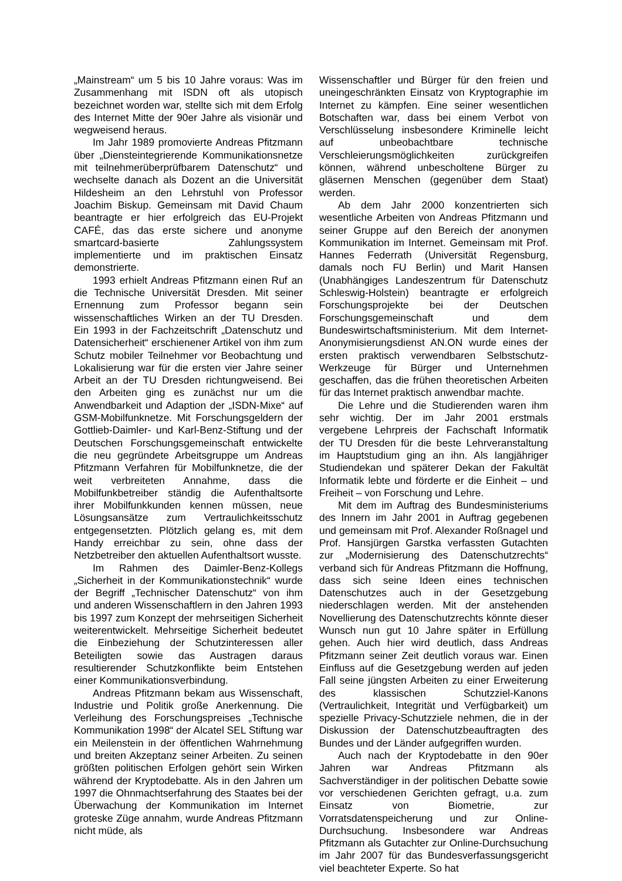„Mainstream“ um 5 bis 10 Jahre voraus: Was im Zusammenhang mit ISDN oft als utopisch bezeichnet worden war, stellte sich mit dem Erfolg des Internet Mitte der 90er Jahre als visionär und wegweisend heraus.
Im Jahr 1989 promovierte Andreas Pfitzmann über „Diensteintegrierende Kommunikationsnetze mit teilnehmerüberprüfbarem Datenschutz“ und wechselte danach als Dozent an die Universität Hildesheim an den Lehrstuhl von Professor Joachim Biskup. Gemeinsam mit David Chaum beantragte er hier erfolgreich das EU-Projekt CAFÉ, das das erste sichere und anonyme smartcard-basierte Zahlungssystem implementierte und im praktischen Einsatz demonstrierte.
1993 erhielt Andreas Pfitzmann einen Ruf an die Technische Universität Dresden. Mit seiner Ernennung zum Professor begann sein wissenschaftliches Wirken an der TU Dresden. Ein 1993 in der Fachzeitschrift „Datenschutz und Datensicherheit“ erschienener Artikel von ihm zum Schutz mobiler Teilnehmer vor Beobachtung und Lokalisierung war für die ersten vier Jahre seiner Arbeit an der TU Dresden richtungweisend. Bei den Arbeiten ging es zunächst nur um die Anwendbarkeit und Adaption der „ISDN-Mixe“ auf GSM-Mobilfunknetze. Mit Forschungsgeldern der Gottlieb-Daimler- und Karl-Benz-Stiftung und der Deutschen Forschungsgemeinschaft entwickelte die neu gegründete Arbeitsgruppe um Andreas Pfitzmann Verfahren für Mobilfunknetze, die der weit verbreiteten Annahme, dass die Mobilfunkbetreiber ständig die Aufenthaltsorte ihrer Mobilfunkkunden kennen müssen, neue Lösungsansätze zum Vertraulichkeitsschutz entgegensetzten. Plötzlich gelang es, mit dem Handy erreichbar zu sein, ohne dass der Netzbetreiber den aktuellen Aufenthaltsort wusste.
Im Rahmen des Daimler-Benz-Kollegs „Sicherheit in der Kommunikationstechnik“ wurde der Begriff „Technischer Datenschutz“ von ihm und anderen Wissenschaftlern in den Jahren 1993 bis 1997 zum Konzept der mehrseitigen Sicherheit weiterentwickelt. Mehrseitige Sicherheit bedeutet die Einbeziehung der Schutzinteressen aller Beteiligten sowie das Austragen daraus resultierender Schutzkonflikte beim Entstehen einer Kommunikationsverbindung.
Andreas Pfitzmann bekam aus Wissenschaft, Industrie und Politik große Anerkennung. Die Verleihung des Forschungspreises „Technische Kommunikation 1998“ der Alcatel SEL Stiftung war ein Meilenstein in der öffentlichen Wahrnehmung und breiten Akzeptanz seiner Arbeiten. Zu seinen größten politischen Erfolgen gehört sein Wirken während der Kryptodebatte. Als in den Jahren um 1997 die Ohnmachtserfahrung des Staates bei der Überwachung der Kommunikation im Internet groteske Züge annahm, wurde Andreas Pfitzmann nicht müde, als
Wissenschaftler und Bürger für den freien und uneingeschränkten Einsatz von Kryptographie im Internet zu kämpfen. Eine seiner wesentlichen Botschaften war, dass bei einem Verbot von Verschlüsselung insbesondere Kriminelle leicht auf unbeobachtbare technische Verschleierungsmöglichkeiten zurückgreifen können, während unbescholtene Bürger zu gläsernen Menschen (gegenüber dem Staat) werden.
Ab dem Jahr 2000 konzentrierten sich wesentliche Arbeiten von Andreas Pfitzmann und seiner Gruppe auf den Bereich der anonymen Kommunikation im Internet. Gemeinsam mit Prof. Hannes Federrath (Universität Regensburg, damals noch FU Berlin) und Marit Hansen (Unabhängiges Landeszentrum für Datenschutz Schleswig-Holstein) beantragte er erfolgreich Forschungsprojekte bei der Deutschen Forschungsgemeinschaft und dem Bundeswirtschaftsministerium. Mit dem Internet-Anonymisierungsdienst AN.ON wurde eines der ersten praktisch verwendbaren Selbstschutz-Werkzeuge für Bürger und Unternehmen geschaffen, das die frühen theoretischen Arbeiten für das Internet praktisch anwendbar machte.
Die Lehre und die Studierenden waren ihm sehr wichtig. Der im Jahr 2001 erstmals vergebene Lehrpreis der Fachschaft Informatik der TU Dresden für die beste Lehrveranstaltung im Hauptstudium ging an ihn. Als langjähriger Studiendekan und späterer Dekan der Fakultät Informatik lebte und förderte er die Einheit – und Freiheit – von Forschung und Lehre.
Mit dem im Auftrag des Bundesministeriums des Innern im Jahr 2001 in Auftrag gegebenen und gemeinsam mit Prof. Alexander Roßnagel und Prof. Hansjürgen Garstka verfassten Gutachten zur „Modernisierung des Datenschutzrechts“ verband sich für Andreas Pfitzmann die Hoffnung, dass sich seine Ideen eines technischen Datenschutzes auch in der Gesetzgebung niederschlagen werden. Mit der anstehenden Novellierung des Datenschutzrechts könnte dieser Wunsch nun gut 10 Jahre später in Erfüllung gehen. Auch hier wird deutlich, dass Andreas Pfitzmann seiner Zeit deutlich voraus war. Einen Einfluss auf die Gesetzgebung werden auf jeden Fall seine jüngsten Arbeiten zu einer Erweiterung des klassischen Schutzziel-Kanons (Vertraulichkeit, Integrität und Verfügbarkeit) um spezielle Privacy-Schutzziele nehmen, die in der Diskussion der Datenschutzbeauftragten des Bundes und der Länder aufgegriffen wurden.
Auch nach der Kryptodebatte in den 90er Jahren war Andreas Pfitzmann als Sachverständiger in der politischen Debatte sowie vor verschiedenen Gerichten gefragt, u.a. zum Einsatz von Biometrie, zur Vorratsdatenspeicherung und zur Online-Durchsuchung. Insbesondere war Andreas Pfitzmann als Gutachter zur Online-Durchsuchung im Jahr 2007 für das Bundesverfassungsgericht viel beachteter Experte. So hat